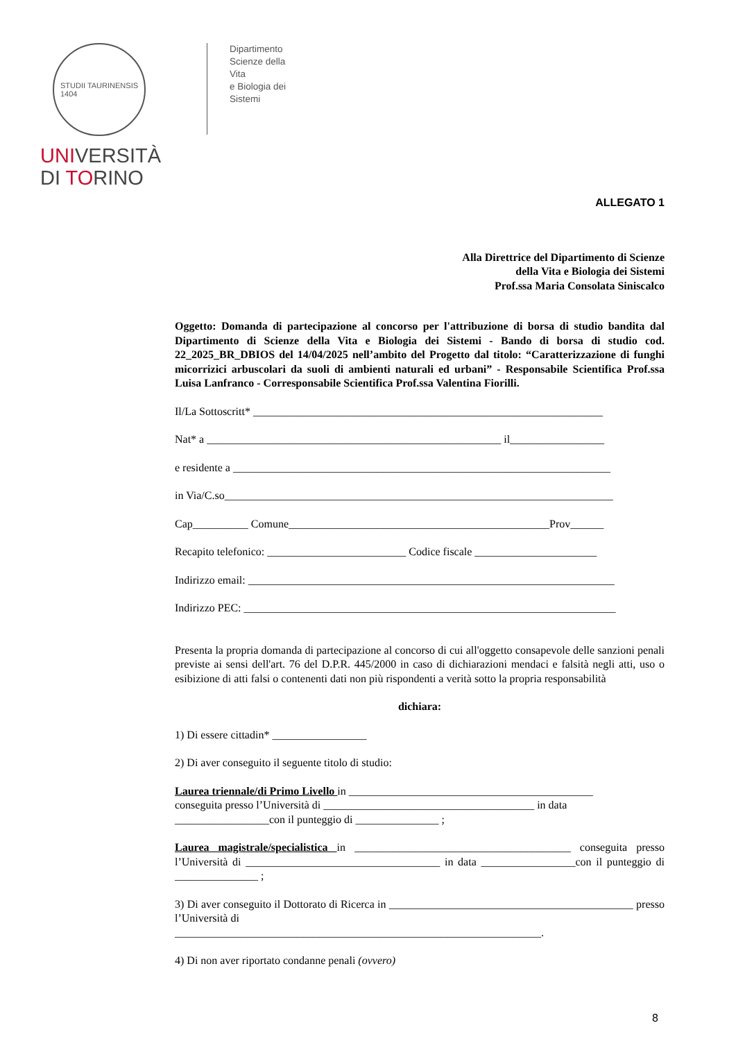STUDII TAURINENSIS
1404
UNIVERSITÀ
DI TORINO
Dipartimento
Scienze della Vita
e Biologia dei Sistemi
ALLEGATO 1
Alla Direttrice del Dipartimento di Scienze
della Vita e Biologia dei Sistemi
Prof.ssa Maria Consolata Siniscalco
Oggetto: Domanda di partecipazione al concorso per l'attribuzione di borsa di studio bandita dal Dipartimento di Scienze della Vita e Biologia dei Sistemi - Bando di borsa di studio cod. 22_2025_BR_DBIOS del 14/04/2025 nell’ambito del Progetto dal titolo: “Caratterizzazione di funghi micorrizici arbuscolari da suoli di ambienti naturali ed urbani” - Responsabile Scientifica Prof.ssa Luisa Lanfranco - Corresponsabile Scientifica Prof.ssa Valentina Fiorilli.
Il/La Sottoscritt* _______________________________________________________________
Nat* a _____________________________________________________ il_________________
e residente a ____________________________________________________________________
in Via/C.so______________________________________________________________________
Cap__________ Comune_______________________________________________Prov______
Recapito telefonico: _________________________ Codice fiscale ______________________
Indirizzo email: __________________________________________________________________
Indirizzo PEC: ___________________________________________________________________
Presenta la propria domanda di partecipazione al concorso di cui all'oggetto consapevole delle sanzioni penali previste ai sensi dell'art. 76 del D.P.R. 445/2000 in caso di dichiarazioni mendaci e falsità negli atti, uso o esibizione di atti falsi o contenenti dati non più rispondenti a verità sotto la propria responsabilità
dichiara:
1) Di essere cittadin* _________________
2) Di aver conseguito il seguente titolo di studio:
Laurea triennale/di Primo Livello in ____________________________________________
conseguita presso l’Università di ______________________________________ in data
_________________con il punteggio di _______________ ;
Laurea magistrale/specialistica in _______________________________________ conseguita presso l’Università di ___________________________________ in data _________________con il punteggio di _______________ ;
3) Di aver conseguito il Dottorato di Ricerca in ____________________________________________ presso l’Università di
__________________________________________________________________.
4) Di non aver riportato condanne penali (ovvero)
8